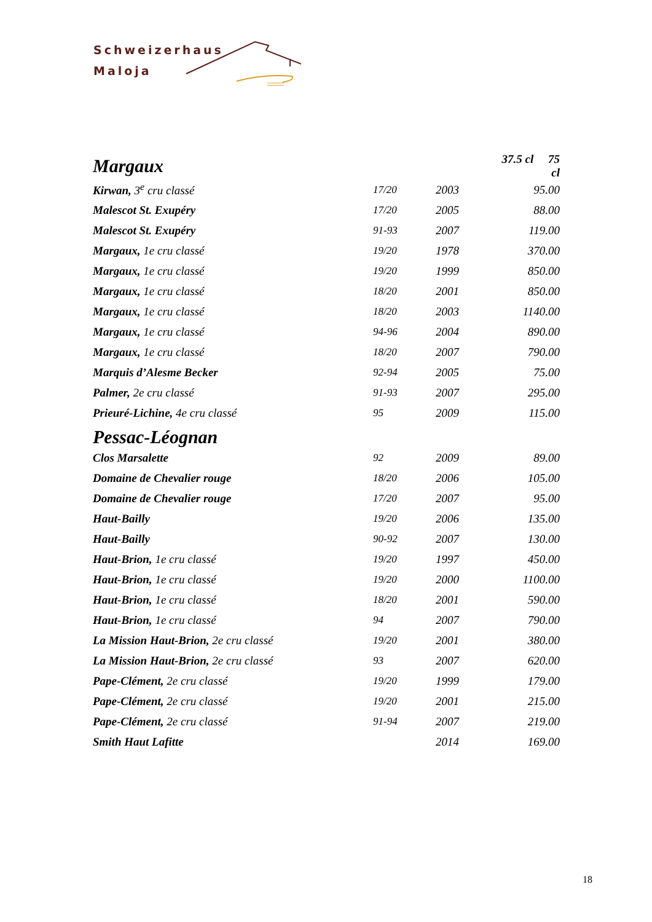Schweizerhaus
Maloja
| Margaux | | | 37.5 cl 75 cl |
| Kirwan, 3<sup>e</sup> cru classé | 17/20 | 2003 | 95.00 |
| Malescot St. Exupéry | 17/20 | 2005 | 88.00 |
| Malescot St. Exupéry | 91-93 | 2007 | 119.00 |
| Margaux, 1e cru classé | 19/20 | 1978 | 370.00 |
| Margaux, 1e cru classé | 19/20 | 1999 | 850.00 |
| Margaux, 1e cru classé | 18/20 | 2001 | 850.00 |
| Margaux, 1e cru classé | 18/20 | 2003 | 1140.00 |
| Margaux, 1e cru classé | 94-96 | 2004 | 890.00 |
| Margaux, 1e cru classé | 18/20 | 2007 | 790.00 |
| Marquis d’Alesme Becker | 92-94 | 2005 | 75.00 |
| Palmer, 2e cru classé | 91-93 | 2007 | 295.00 |
| Prieuré-Lichine, 4e cru classé | 95 | 2009 | 115.00 |
| Pessac-Léognan | | | |
| Clos Marsalette | 92 | 2009 | 89.00 |
| Domaine de Chevalier rouge | 18/20 | 2006 | 105.00 |
| Domaine de Chevalier rouge | 17/20 | 2007 | 95.00 |
| Haut-Bailly | 19/20 | 2006 | 135.00 |
| Haut-Bailly | 90-92 | 2007 | 130.00 |
| Haut-Brion, 1e cru classé | 19/20 | 1997 | 450.00 |
| Haut-Brion, 1e cru classé | 19/20 | 2000 | 1100.00 |
| Haut-Brion, 1e cru classé | 18/20 | 2001 | 590.00 |
| Haut-Brion, 1e cru classé | 94 | 2007 | 790.00 |
| La Mission Haut-Brion, 2e cru classé | 19/20 | 2001 | 380.00 |
| La Mission Haut-Brion, 2e cru classé | 93 | 2007 | 620.00 |
| Pape-Clément, 2e cru classé | 19/20 | 1999 | 179.00 |
| Pape-Clément, 2e cru classé | 19/20 | 2001 | 215.00 |
| Pape-Clément, 2e cru classé | 91-94 | 2007 | 219.00 |
| Smith Haut Lafitte | | 2014 | 169.00 |
18